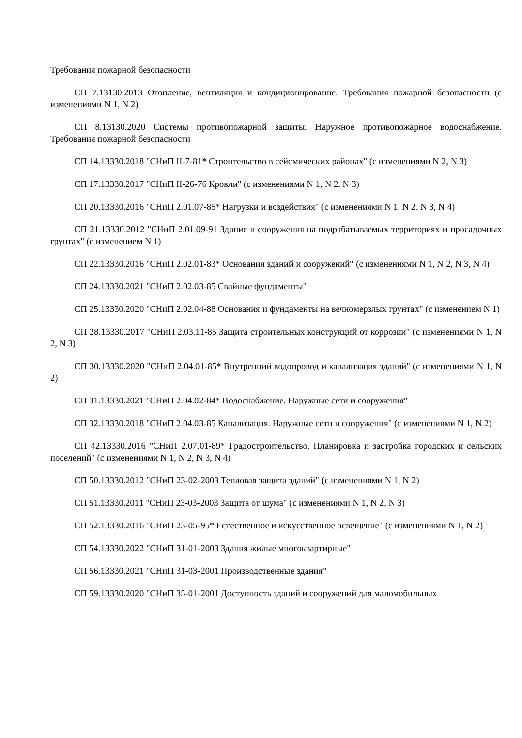Требования пожарной безопасности
СП 7.13130.2013 Отопление, вентиляция и кондиционирование. Требования пожарной безопасности (с изменениями N 1, N 2)
СП 8.13130.2020 Системы противопожарной защиты. Наружное противопожарное водоснабжение. Требования пожарной безопасности
СП 14.13330.2018 "СНиП II-7-81* Строительство в сейсмических районах" (с изменениями N 2, N 3)
СП 17.13330.2017 "СНиП II-26-76 Кровли" (с изменениями N 1, N 2, N 3)
СП 20.13330.2016 "СНиП 2.01.07-85* Нагрузки и воздействия" (с изменениями N 1, N 2, N 3, N 4)
СП 21.13330.2012 "СНиП 2.01.09-91 Здания и сооружения на подрабатываемых территориях и просадочных грунтах" (с изменением N 1)
СП 22.13330.2016 "СНиП 2.02.01-83* Основания зданий и сооружений" (с изменениями N 1, N 2, N 3, N 4)
СП 24.13330.2021 "СНиП 2.02.03-85 Свайные фундаменты"
СП 25.13330.2020 "СНиП 2.02.04-88 Основания и фундаменты на вечномерзлых грунтах" (с изменением N 1)
СП 28.13330.2017 "СНиП 2.03.11-85 Защита строительных конструкций от коррозии" (с изменениями N 1, N 2, N 3)
СП 30.13330.2020 "СНиП 2.04.01-85* Внутренний водопровод и канализация зданий" (с изменениями N 1, N 2)
СП 31.13330.2021 "СНиП 2.04.02-84* Водоснабжение. Наружные сети и сооружения"
СП 32.13330.2018 "СНиП 2.04.03-85 Канализация. Наружные сети и сооружения" (с изменениями N 1, N 2)
СП 42.13330.2016 "СНиП 2.07.01-89* Градостроительство. Планировка и застройка городских и сельских поселений" (с изменениями N 1, N 2, N 3, N 4)
СП 50.13330.2012 "СНиП 23-02-2003 Тепловая защита зданий" (с изменениями N 1, N 2)
СП 51.13330.2011 "СНиП 23-03-2003 Защита от шума" (с изменениями N 1, N 2, N 3)
СП 52.13330.2016 "СНиП 23-05-95* Естественное и искусственное освещение" (с изменениями N 1, N 2)
СП 54.13330.2022 "СНиП 31-01-2003 Здания жилые многоквартирные"
СП 56.13330.2021 "СНиП 31-03-2001 Производственные здания"
СП 59.13330.2020 "СНиП 35-01-2001 Доступность зданий и сооружений для маломобильных